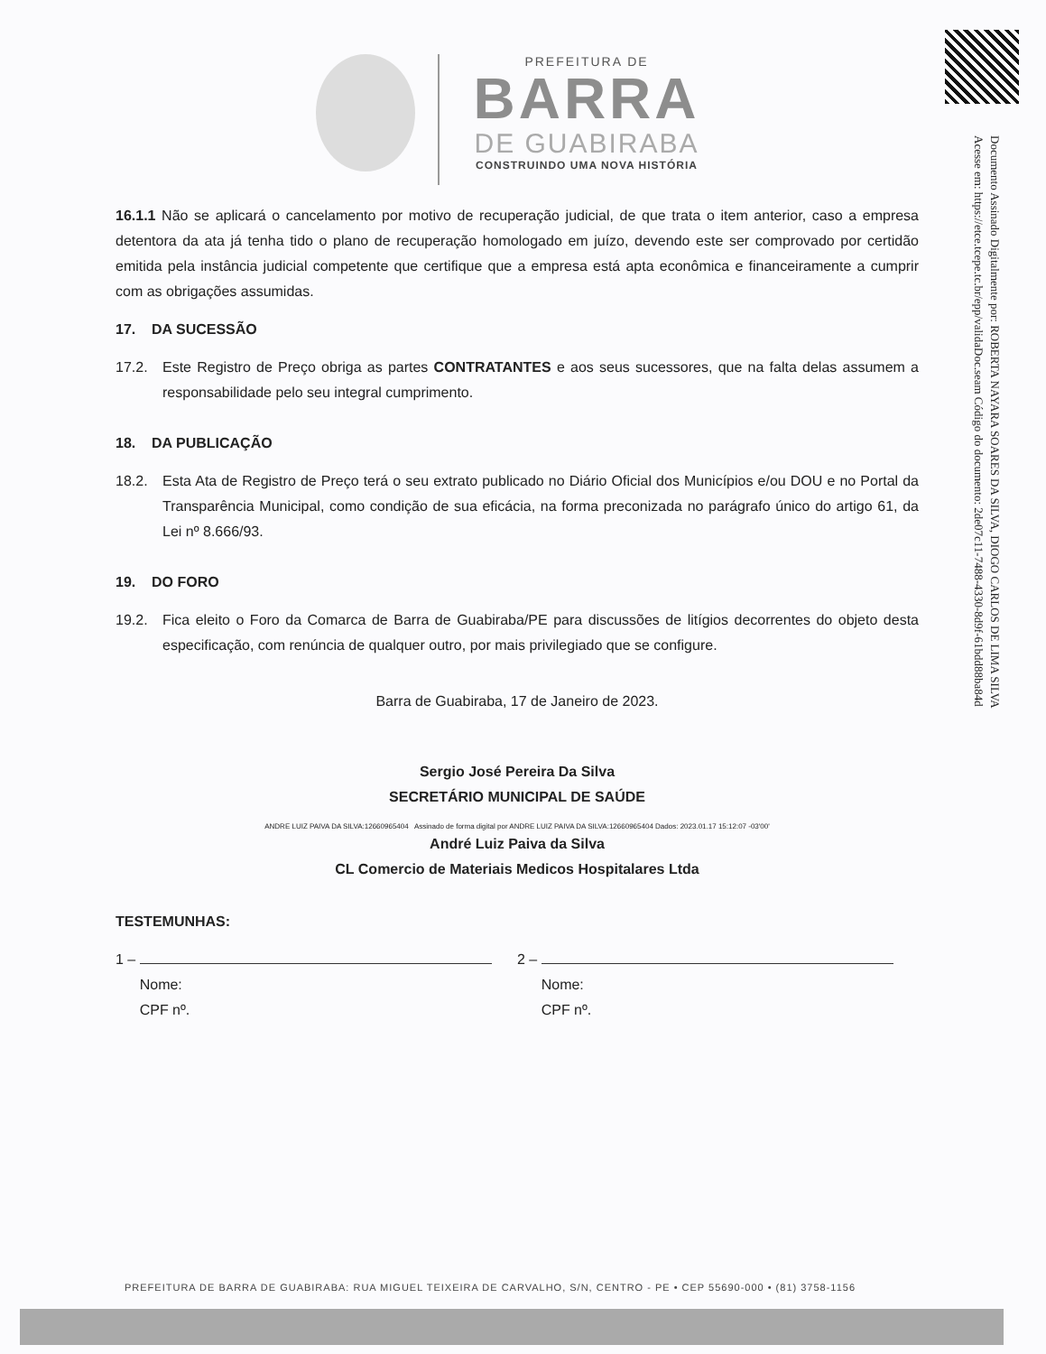Documento Assinado Digitalmente por: ROBERTA NAYARA SOARES DA SILVA, DIOGO CARLOS DE LIMA SILVA
Acesse em: https://etce.tcepe.tc.br/epp/validaDoc.seam Código do documento: 2de07c11-7488-4330-8d9f-61bdd88ba84d
PREFEITURA DE
BARRA
DE GUABIRABA
CONSTRUINDO UMA NOVA HISTÓRIA
16.1.1 Não se aplicará o cancelamento por motivo de recuperação judicial, de que trata o item anterior, caso a empresa detentora da ata já tenha tido o plano de recuperação homologado em juízo, devendo este ser comprovado por certidão emitida pela instância judicial competente que certifique que a empresa está apta econômica e financeiramente a cumprir com as obrigações assumidas.
17. DA SUCESSÃO
17.2. Este Registro de Preço obriga as partes CONTRATANTES e aos seus sucessores, que na falta delas assumem a responsabilidade pelo seu integral cumprimento.
18. DA PUBLICAÇÃO
18.2. Esta Ata de Registro de Preço terá o seu extrato publicado no Diário Oficial dos Municípios e/ou DOU e no Portal da Transparência Municipal, como condição de sua eficácia, na forma preconizada no parágrafo único do artigo 61, da Lei nº 8.666/93.
19. DO FORO
19.2. Fica eleito o Foro da Comarca de Barra de Guabiraba/PE para discussões de litígios decorrentes do objeto desta especificação, com renúncia de qualquer outro, por mais privilegiado que se configure.
Barra de Guabiraba, 17 de Janeiro de 2023.
Sergio José Pereira Da Silva
SECRETÁRIO MUNICIPAL DE SAÚDE
ANDRE LUIZ PAIVA DA SILVA:12660965404 Assinado de forma digital por ANDRE LUIZ PAIVA DA SILVA:12660965404 Dados: 2023.01.17 15:12:07 -03'00'
André Luiz Paiva da Silva
CL Comercio de Materiais Medicos Hospitalares Ltda
TESTEMUNHAS:
1 –
Nome:
CPF nº.
2 –
Nome:
CPF nº.
PREFEITURA DE BARRA DE GUABIRABA: RUA MIGUEL TEIXEIRA DE CARVALHO, S/N, CENTRO - PE • CEP 55690-000 • (81) 3758-1156